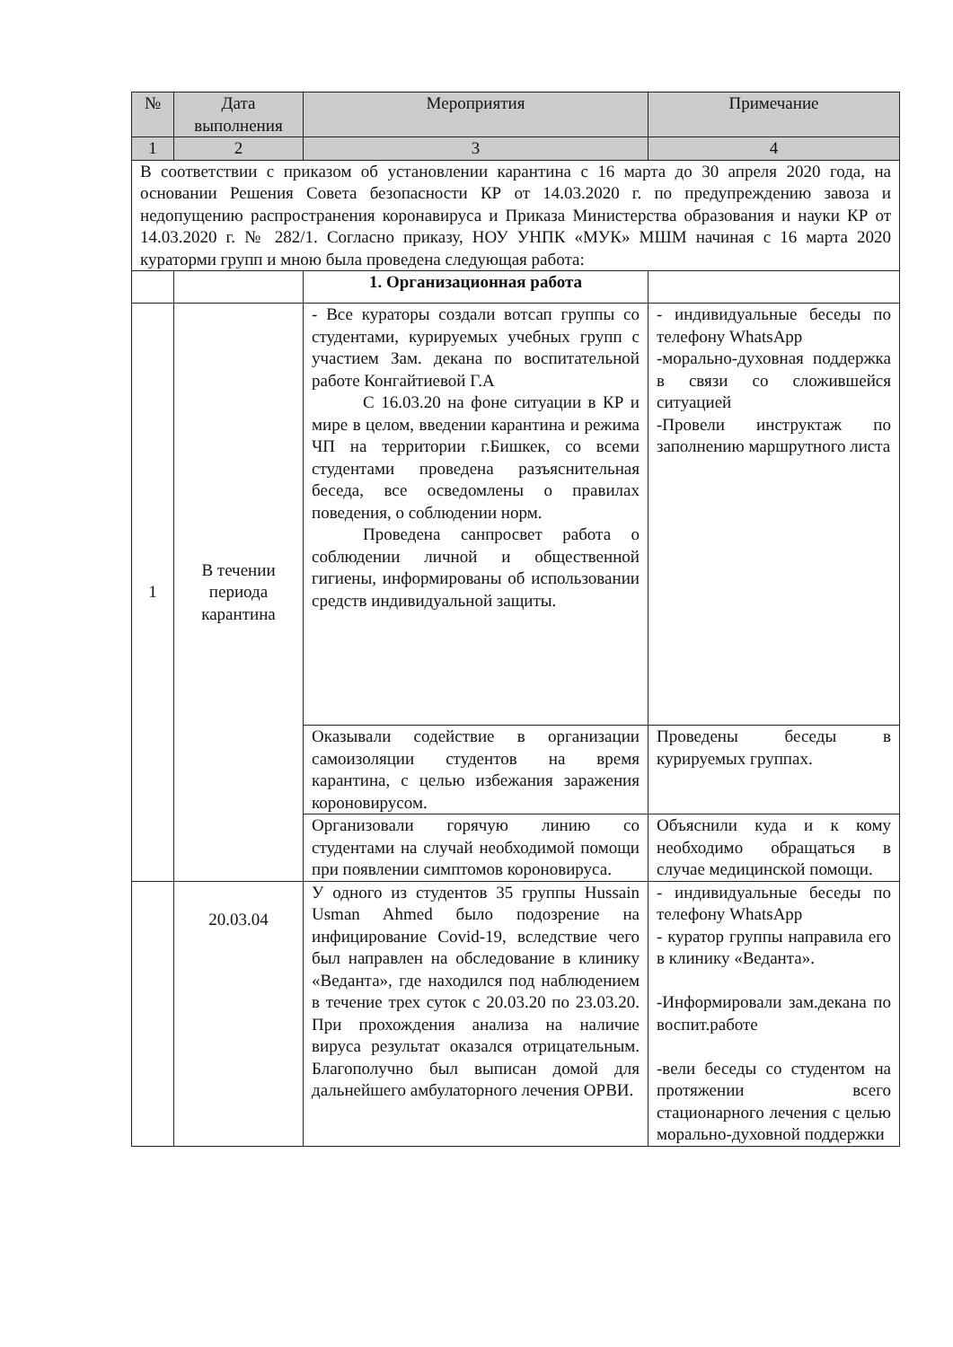| № | Дата выполнения | Мероприятия | Примечание |
| --- | --- | --- | --- |
| 1 | 2 | 3 | 4 |
| В соответствии с приказом об установлении карантина с 16 марта до 30 апреля 2020 года, на основании Решения Совета безопасности КР от 14.03.2020 г. по предупреждению завоза и недопущению распространения коронавируса и Приказа Министерства образования и науки КР от 14.03.2020 г. № 282/1. Согласно приказу, НОУ УНПК «МУК» МШМ начиная с 16 марта 2020 кураторми групп и мною была проведена следующая работа: | | | |
| | | 1. Организационная работа | |
| 1 | В течении периода карантина | - Все кураторы создали вотсап группы со студентами, курируемых учебных групп с участием Зам. декана по воспитательной работе Конгайтиевой Г.А С 16.03.20 на фоне ситуации в КР и мире в целом, введении карантина и режима ЧП на территории г.Бишкек, со всеми студентами проведена разъяснительная беседа, все осведомлены о правилах поведения, о соблюдении норм. Проведена санпросвет работа о соблюдении личной и общественной гигиены, информированы об использовании средств индивидуальной защиты. | - индивидуальные беседы по телефону WhatsApp -морально-духовная поддержка в связи со сложившейся ситуацией -Провели инструктаж по заполнению маршрутного листа |
| | | Оказывали содействие в организации самоизоляции студентов на время карантина, с целью избежания заражения короновирусом. | Проведены беседы в курируемых группах. |
| | | Организовали горячую линию со студентами на случай необходимой помощи при появлении симптомов короновируса. | Объяснили куда и к кому необходимо обращаться в случае медицинской помощи. |
| | 20.03.04 | У одного из студентов 35 группы Hussain Usman Ahmed было подозрение на инфицирование Covid-19, вследствие чего был направлен на обследование в клинику «Веданта», где находился под наблюдением в течение трех суток с 20.03.20 по 23.03.20. При прохождения анализа на наличие вируса результат оказался отрицательным. Благополучно был выписан домой для дальнейшего амбулаторного лечения ОРВИ. | - индивидуальные беседы по телефону WhatsApp - куратор группы направила его в клинику «Веданта». -Информировали зам.декана по воспит.работе -вели беседы со студентом на протяжении всего стационарного лечения с целью морально-духовной поддержки |